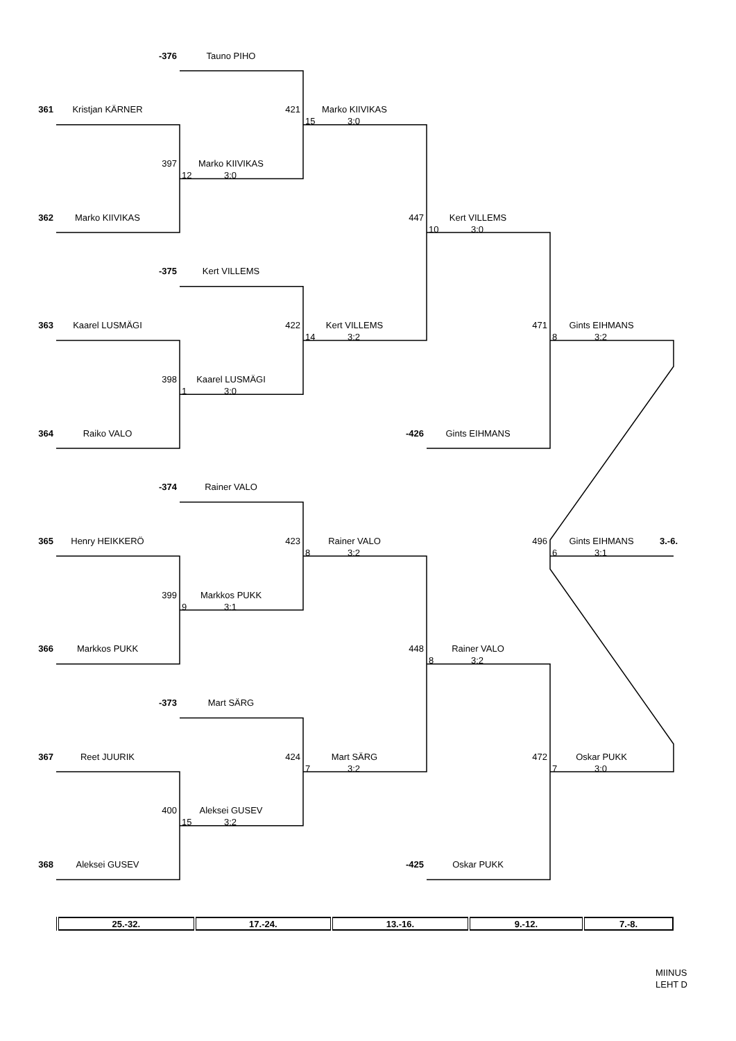-376
Tauno PIHO
361
Kristjan KÄRNER
421
Marko KIIVIKAS
15 3:0
397
Marko KIIVIKAS
12 3:0
362
Marko KIIVIKAS
447
Kert VILLEMS
10 3:0
-375
Kert VILLEMS
363
Kaarel LUSMÄGI
422
Kert VILLEMS
14 3:2
471
Gints EIHMANS
8 3:2
398
Kaarel LUSMÄGI
1 3:0
364
Raiko VALO
-426
Gints EIHMANS
-374
Rainer VALO
365
Henry HEIKKERÖ
423
Rainer VALO
8 3:2
496
Gints EIHMANS
3.-6.
6 3:1
399
Markkos PUKK
9 3:1
366
Markkos PUKK
448
Rainer VALO
8 3:2
-373
Mart SÄRG
367
Reet JUURIK
424
Mart SÄRG
7 3:2
472
Oskar PUKK
7 3:0
400
Aleksei GUSEV
15 3:2
368
Aleksei GUSEV
-425
Oskar PUKK
| 25.-32. | 17.-24. | 13.-16. | 9.-12. | 7.-8. |
MIINUS
LEHT D